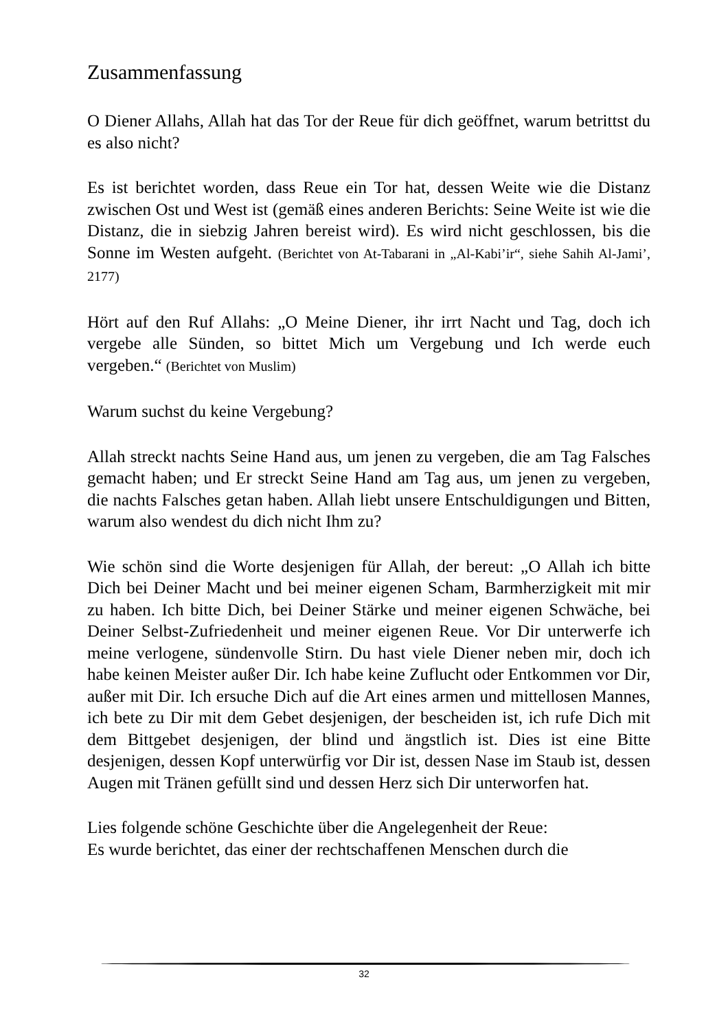Zusammenfassung
O Diener Allahs, Allah hat das Tor der Reue für dich geöffnet, warum betrittst du es also nicht?
Es ist berichtet worden, dass Reue ein Tor hat, dessen Weite wie die Distanz zwischen Ost und West ist (gemäß eines anderen Berichts: Seine Weite ist wie die Distanz, die in siebzig Jahren bereist wird). Es wird nicht geschlossen, bis die Sonne im Westen aufgeht. (Berichtet von At-Tabarani in „Al-Kabi’ir“, siehe Sahih Al-Jami’, 2177)
Hört auf den Ruf Allahs: „O Meine Diener, ihr irrt Nacht und Tag, doch ich vergebe alle Sünden, so bittet Mich um Vergebung und Ich werde euch vergeben.“ (Berichtet von Muslim)
Warum suchst du keine Vergebung?
Allah streckt nachts Seine Hand aus, um jenen zu vergeben, die am Tag Falsches gemacht haben; und Er streckt Seine Hand am Tag aus, um jenen zu vergeben, die nachts Falsches getan haben. Allah liebt unsere Entschuldigungen und Bitten, warum also wendest du dich nicht Ihm zu?
Wie schön sind die Worte desjenigen für Allah, der bereut: „O Allah ich bitte Dich bei Deiner Macht und bei meiner eigenen Scham, Barmherzigkeit mit mir zu haben. Ich bitte Dich, bei Deiner Stärke und meiner eigenen Schwäche, bei Deiner Selbst-Zufriedenheit und meiner eigenen Reue. Vor Dir unterwerfe ich meine verlogene, sündenvolle Stirn. Du hast viele Diener neben mir, doch ich habe keinen Meister außer Dir. Ich habe keine Zuflucht oder Entkommen vor Dir, außer mit Dir. Ich ersuche Dich auf die Art eines armen und mittellosen Mannes, ich bete zu Dir mit dem Gebet desjenigen, der bescheiden ist, ich rufe Dich mit dem Bittgebet desjenigen, der blind und ängstlich ist. Dies ist eine Bitte desjenigen, dessen Kopf unterwürfig vor Dir ist, dessen Nase im Staub ist, dessen Augen mit Tränen gefüllt sind und dessen Herz sich Dir unterworfen hat.
Lies folgende schöne Geschichte über die Angelegenheit der Reue:
Es wurde berichtet, das einer der rechtschaffenen Menschen durch die
32